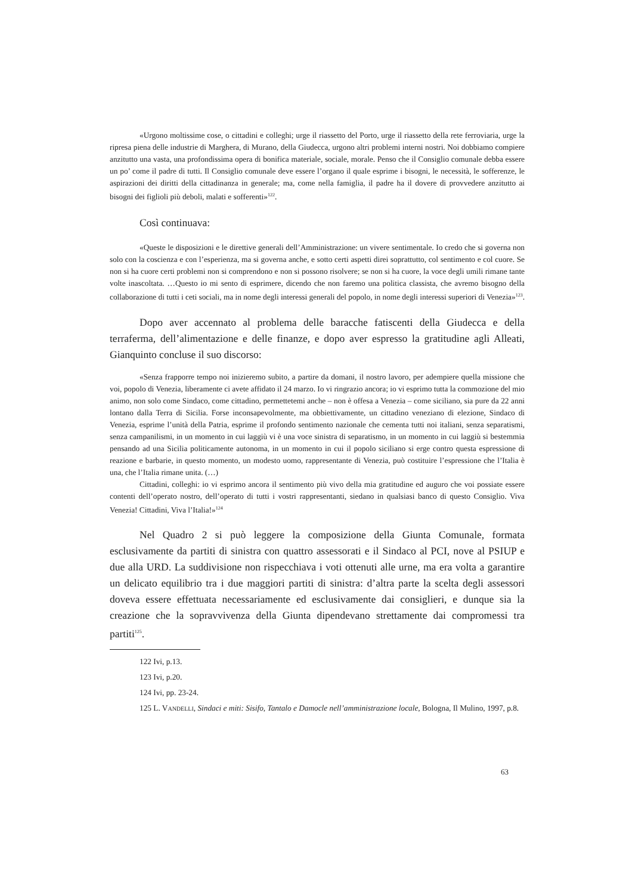«Urgono moltissime cose, o cittadini e colleghi; urge il riassetto del Porto, urge il riassetto della rete ferroviaria, urge la ripresa piena delle industrie di Marghera, di Murano, della Giudecca, urgono altri problemi interni nostri. Noi dobbiamo compiere anzitutto una vasta, una profondissima opera di bonifica materiale, sociale, morale. Penso che il Consiglio comunale debba essere un po’ come il padre di tutti. Il Consiglio comunale deve essere l’organo il quale esprime i bisogni, le necessità, le sofferenze, le aspirazioni dei diritti della cittadinanza in generale; ma, come nella famiglia, il padre ha il dovere di provvedere anzitutto ai bisogni dei figlioli più deboli, malati e sofferenti»<sup>122</sup>.
Così continuava:
«Queste le disposizioni e le direttive generali dell’Amministrazione: un vivere sentimentale. Io credo che si governa non solo con la coscienza e con l’esperienza, ma si governa anche, e sotto certi aspetti direi soprattutto, col sentimento e col cuore. Se non si ha cuore certi problemi non si comprendono e non si possono risolvere; se non si ha cuore, la voce degli umili rimane tante volte inascoltata. …Questo io mi sento di esprimere, dicendo che non faremo una politica classista, che avremo bisogno della collaborazione di tutti i ceti sociali, ma in nome degli interessi generali del popolo, in nome degli interessi superiori di Venezia»<sup>123</sup>.
Dopo aver accennato al problema delle baracche fatiscenti della Giudecca e della terraferma, dell’alimentazione e delle finanze, e dopo aver espresso la gratitudine agli Alleati, Gianquinto concluse il suo discorso:
«Senza frapporre tempo noi inizieremo subito, a partire da domani, il nostro lavoro, per adempiere quella missione che voi, popolo di Venezia, liberamente ci avete affidato il 24 marzo. Io vi ringrazio ancora; io vi esprimo tutta la commozione del mio animo, non solo come Sindaco, come cittadino, permettetemi anche – non è offesa a Venezia – come siciliano, sia pure da 22 anni lontano dalla Terra di Sicilia. Forse inconsapevolmente, ma obbiettivamente, un cittadino veneziano di elezione, Sindaco di Venezia, esprime l’unità della Patria, esprime il profondo sentimento nazionale che cementa tutti noi italiani, senza separatismi, senza campanilismi, in un momento in cui laggiù vi è una voce sinistra di separatismo, in un momento in cui laggiù si bestemmia pensando ad una Sicilia politicamente autonoma, in un momento in cui il popolo siciliano si erge contro questa espressione di reazione e barbarie, in questo momento, un modesto uomo, rappresentante di Venezia, può costituire l’espressione che l’Italia è una, che l’Italia rimane unita. (…)
Cittadini, colleghi: io vi esprimo ancora il sentimento più vivo della mia gratitudine ed auguro che voi possiate essere contenti dell’operato nostro, dell’operato di tutti i vostri rappresentanti, siedano in qualsiasi banco di questo Consiglio. Viva Venezia! Cittadini, Viva l’Italia!»<sup>124</sup>
Nel Quadro 2 si può leggere la composizione della Giunta Comunale, formata esclusivamente da partiti di sinistra con quattro assessorati e il Sindaco al PCI, nove al PSIUP e due alla URD. La suddivisione non rispecchiava i voti ottenuti alle urne, ma era volta a garantire un delicato equilibrio tra i due maggiori partiti di sinistra: d’altra parte la scelta degli assessori doveva essere effettuata necessariamente ed esclusivamente dai consiglieri, e dunque sia la creazione che la sopravvivenza della Giunta dipendevano strettamente dai compromessi tra partiti<sup>125</sup>.
122 Ivi, p.13.
123 Ivi, p.20.
124 Ivi, pp. 23-24.
125 L. VANDELLI, Sindaci e miti: Sisifo, Tantalo e Damocle nell’amministrazione locale, Bologna, Il Mulino, 1997, p.8.
63